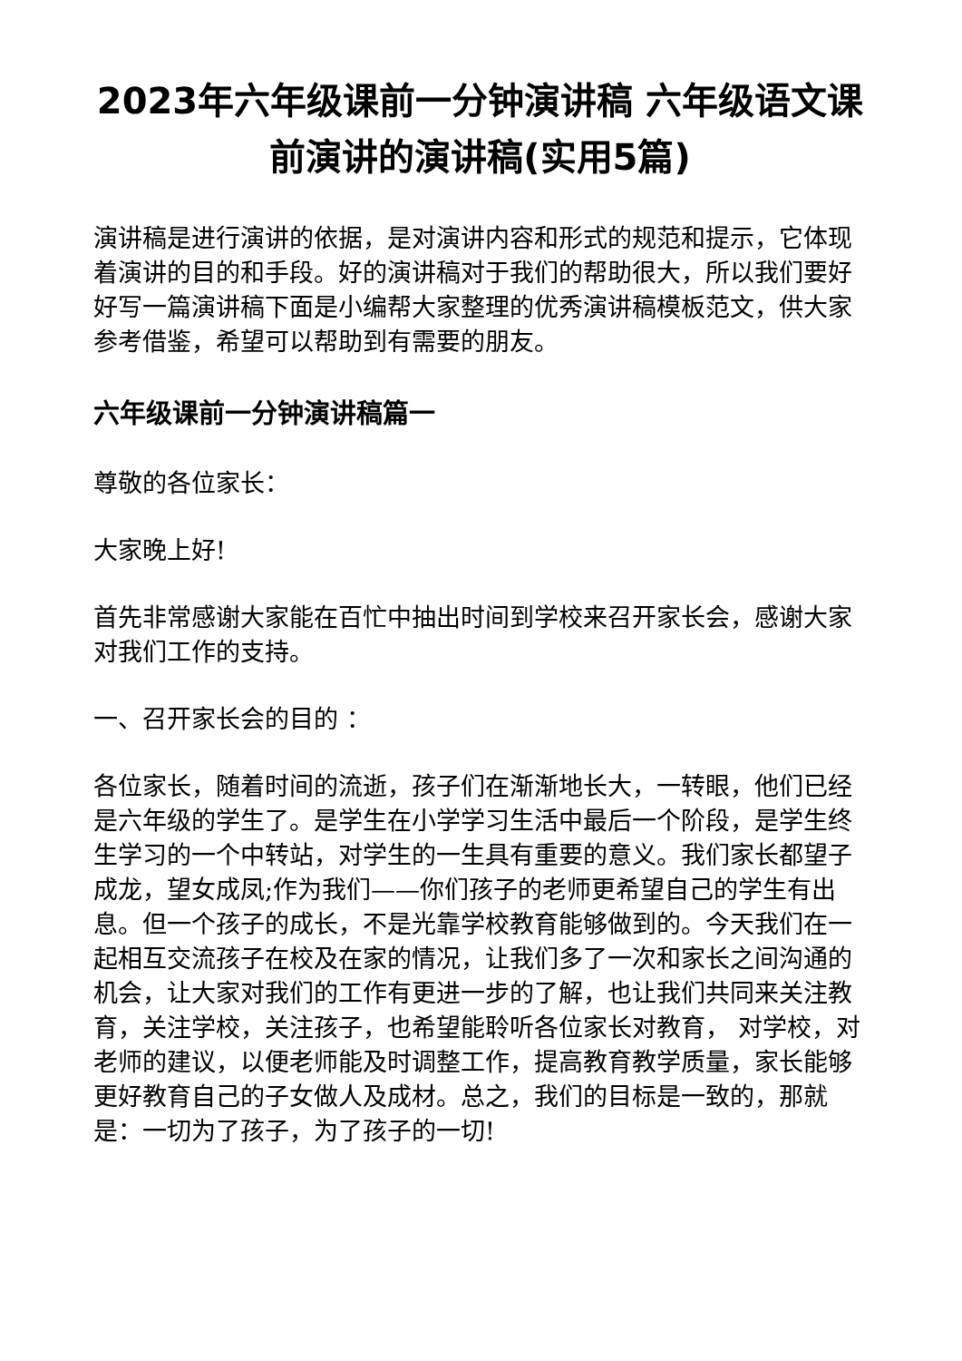2023年六年级课前一分钟演讲稿 六年级语文课前演讲的演讲稿(实用5篇)
演讲稿是进行演讲的依据，是对演讲内容和形式的规范和提示，它体现着演讲的目的和手段。好的演讲稿对于我们的帮助很大，所以我们要好好写一篇演讲稿下面是小编帮大家整理的优秀演讲稿模板范文，供大家参考借鉴，希望可以帮助到有需要的朋友。
六年级课前一分钟演讲稿篇一
尊敬的各位家长：
大家晚上好!
首先非常感谢大家能在百忙中抽出时间到学校来召开家长会，感谢大家对我们工作的支持。
一、召开家长会的目的 ：
各位家长，随着时间的流逝，孩子们在渐渐地长大，一转眼，他们已经是六年级的学生了。是学生在小学学习生活中最后一个阶段，是学生终生学习的一个中转站，对学生的一生具有重要的意义。我们家长都望子成龙，望女成凤;作为我们——你们孩子的老师更希望自己的学生有出息。但一个孩子的成长，不是光靠学校教育能够做到的。今天我们在一起相互交流孩子在校及在家的情况，让我们多了一次和家长之间沟通的机会，让大家对我们的工作有更进一步的了解，也让我们共同来关注教育，关注学校，关注孩子，也希望能聆听各位家长对教育， 对学校，对老师的建议，以便老师能及时调整工作，提高教育教学质量，家长能够更好教育自己的子女做人及成材。总之，我们的目标是一致的，那就是：一切为了孩子，为了孩子的一切!